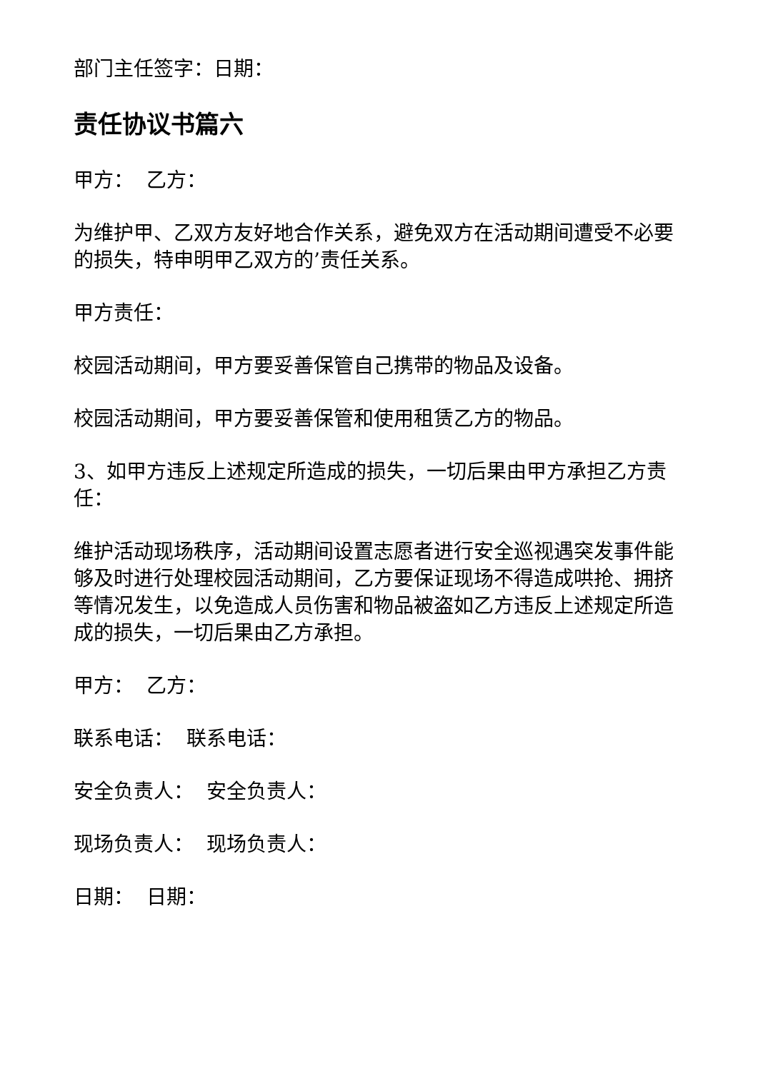部门主任签字：日期：
责任协议书篇六
甲方： 乙方：
为维护甲、乙双方友好地合作关系，避免双方在活动期间遭受不必要的损失，特申明甲乙双方的’责任关系。
甲方责任：
校园活动期间，甲方要妥善保管自己携带的物品及设备。
校园活动期间，甲方要妥善保管和使用租赁乙方的物品。
3、如甲方违反上述规定所造成的损失，一切后果由甲方承担乙方责任：
维护活动现场秩序，活动期间设置志愿者进行安全巡视遇突发事件能够及时进行处理校园活动期间，乙方要保证现场不得造成哄抢、拥挤等情况发生，以免造成人员伤害和物品被盗如乙方违反上述规定所造成的损失，一切后果由乙方承担。
甲方： 乙方：
联系电话： 联系电话：
安全负责人： 安全负责人：
现场负责人： 现场负责人：
日期： 日期：